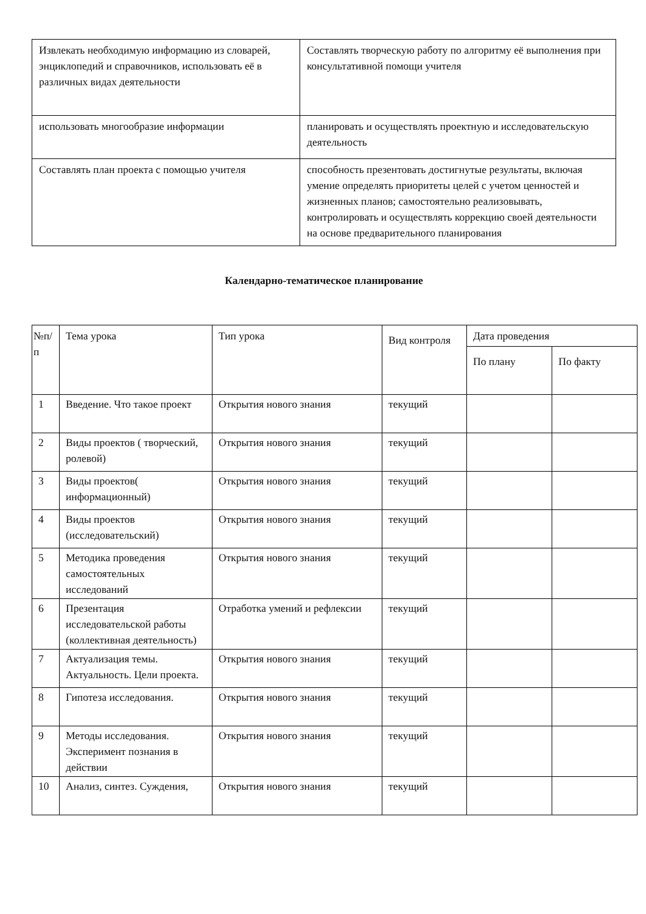| Извлекать необходимую информацию из словарей, энциклопедий и справочников, использовать её в различных видах деятельности | Составлять творческую работу по алгоритму её выполнения при консультативной помощи учителя |
| использовать многообразие информации | планировать и осуществлять проектную и исследовательскую деятельность |
| Составлять план проекта с помощью учителя | способность презентовать достигнутые результаты, включая умение определять приоритеты целей с учетом ценностей и жизненных планов; самостоятельно реализовывать, контролировать и осуществлять коррекцию своей деятельности на основе предварительного планирования |
Календарно-тематическое планирование
| №п/п | Тема урока | Тип урока | Вид контроля | Дата проведения | |
| --- | --- | --- | --- | --- | --- |
| | | | | По плану | По факту |
| 1 | Введение. Что такое проект | Открытия нового знания | текущий | | |
| 2 | Виды проектов ( творческий, ролевой) | Открытия нового знания | текущий | | |
| 3 | Виды проектов( информационный) | Открытия нового знания | текущий | | |
| 4 | Виды проектов (исследовательский) | Открытия нового знания | текущий | | |
| 5 | Методика проведения самостоятельных исследований | Открытия нового знания | текущий | | |
| 6 | Презентация исследовательской работы (коллективная деятельность) | Отработка умений и рефлексии | текущий | | |
| 7 | Актуализация темы. Актуальность. Цели проекта. | Открытия нового знания | текущий | | |
| 8 | Гипотеза исследования. | Открытия нового знания | текущий | | |
| 9 | Методы исследования. Эксперимент познания в действии | Открытия нового знания | текущий | | |
| 10 | Анализ, синтез. Суждения, | Открытия нового знания | текущий | | |